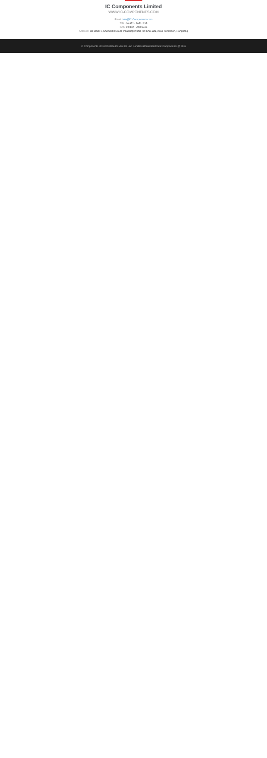IC Components Limited
WWW.IC-COMPONENTS.COM
Email: Info@IC-Components.com
TEL: 00 852 - 30501935
FAX: 00 852 - 30501945
Adresse: 6H Block 1, Sherwood Court, Villa Kingswood, Tin Shui Wai, neue Territorien, Hongkong
IC Components Ltd ist Distributor von ICs und Kondensatoren Electronic Components @ 2018